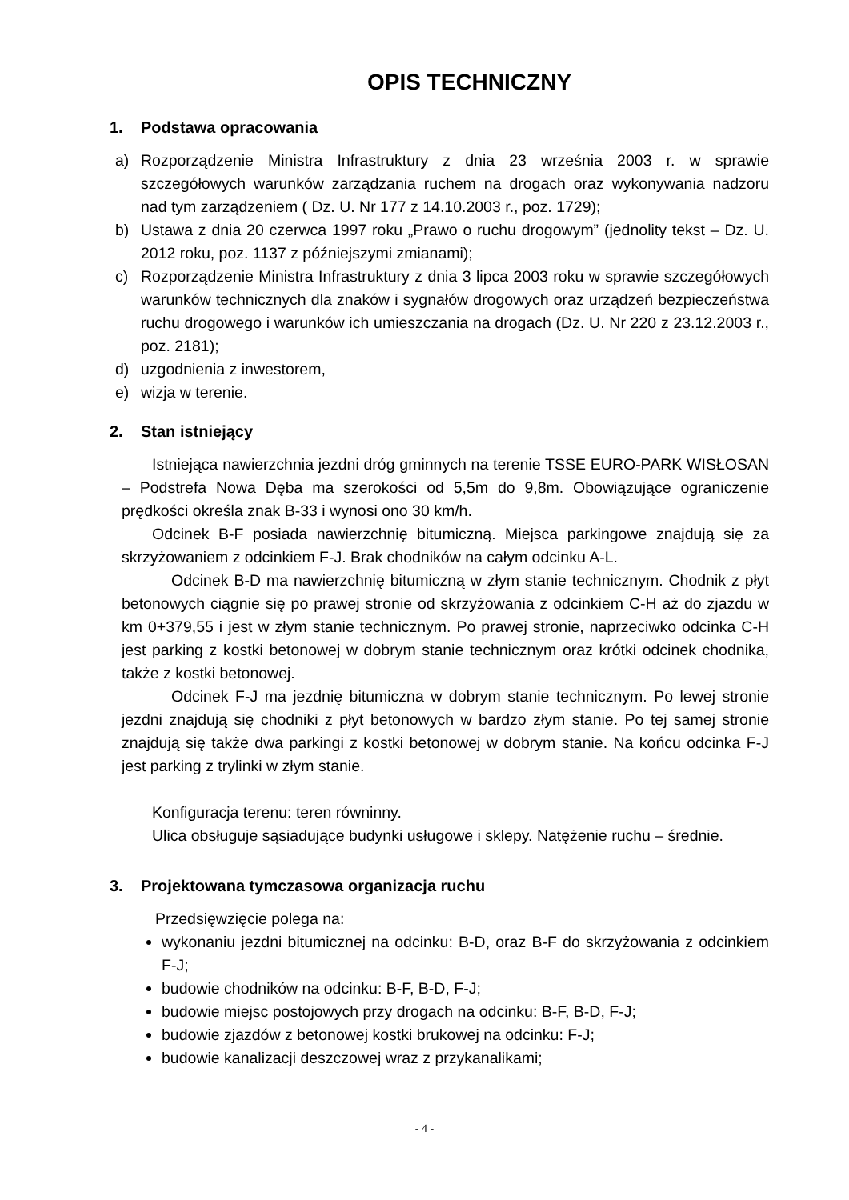OPIS TECHNICZNY
1. Podstawa opracowania
a) Rozporządzenie Ministra Infrastruktury z dnia 23 września 2003 r. w sprawie szczegółowych warunków zarządzania ruchem na drogach oraz wykonywania nadzoru nad tym zarządzeniem ( Dz. U. Nr 177 z 14.10.2003 r., poz. 1729);
b) Ustawa z dnia 20 czerwca 1997 roku „Prawo o ruchu drogowym” (jednolity tekst – Dz. U. 2012 roku, poz. 1137 z późniejszymi zmianami);
c) Rozporządzenie Ministra Infrastruktury z dnia 3 lipca 2003 roku w sprawie szczegółowych warunków technicznych dla znaków i sygnałów drogowych oraz urządzeń bezpieczeństwa ruchu drogowego i warunków ich umieszczania na drogach (Dz. U. Nr 220 z 23.12.2003 r., poz. 2181);
d) uzgodnienia z inwestorem,
e) wizja w terenie.
2. Stan istniejący
Istniejąca nawierzchnia jezdni dróg gminnych na terenie TSSE EURO-PARK WISŁOSAN – Podstrefa Nowa Dęba ma szerokości od 5,5m do 9,8m. Obowiązujące ograniczenie prędkości określa znak B-33 i wynosi ono 30 km/h.
Odcinek B-F posiada nawierzchnię bitumiczną. Miejsca parkingowe znajdują się za skrzyżowaniem z odcinkiem F-J. Brak chodników na całym odcinku A-L.
Odcinek B-D ma nawierzchnię bitumiczną w złym stanie technicznym. Chodnik z płyt betonowych ciągnie się po prawej stronie od skrzyżowania z odcinkiem C-H aż do zjazdu w km 0+379,55 i jest w złym stanie technicznym. Po prawej stronie, naprzeciwko odcinka C-H jest parking z kostki betonowej w dobrym stanie technicznym oraz krótki odcinek chodnika, także z kostki betonowej.
Odcinek F-J ma jezdnię bitumiczna w dobrym stanie technicznym. Po lewej stronie jezdni znajdują się chodniki z płyt betonowych w bardzo złym stanie. Po tej samej stronie znajdują się także dwa parkingi z kostki betonowej w dobrym stanie. Na końcu odcinka F-J jest parking z trylinki w złym stanie.
Konfiguracja terenu: teren równinny.
Ulica obsługuje sąsiadujące budynki usługowe i sklepy. Natężenie ruchu – średnie.
3. Projektowana tymczasowa organizacja ruchu
Przedsięwzięcie polega na:
wykonaniu jezdni bitumicznej na odcinku: B-D, oraz B-F do skrzyżowania z odcinkiem F-J;
budowie chodników na odcinku: B-F, B-D, F-J;
budowie miejsc postojowych przy drogach na odcinku: B-F, B-D, F-J;
budowie zjazdów z betonowej kostki brukowej na odcinku: F-J;
budowie kanalizacji deszczowej wraz z przykanalikami;
- 4 -